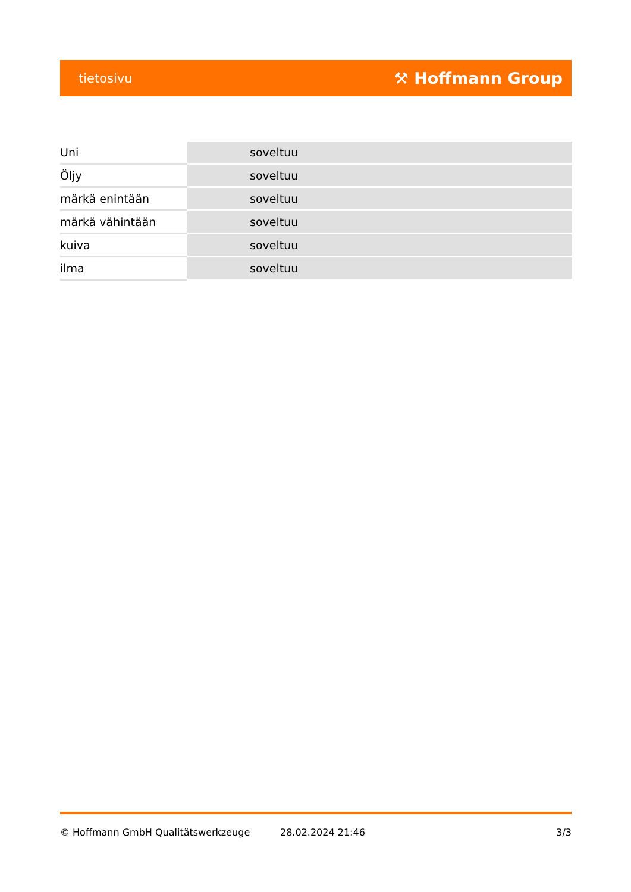tietosivu ⚒ Hoffmann Group
| Uni | soveltuu |
| Öljy | soveltuu |
| märkä enintään | soveltuu |
| märkä vähintään | soveltuu |
| kuiva | soveltuu |
| ilma | soveltuu |
© Hoffmann GmbH Qualitätswerkzeuge 28.02.2024 21:46 3/3